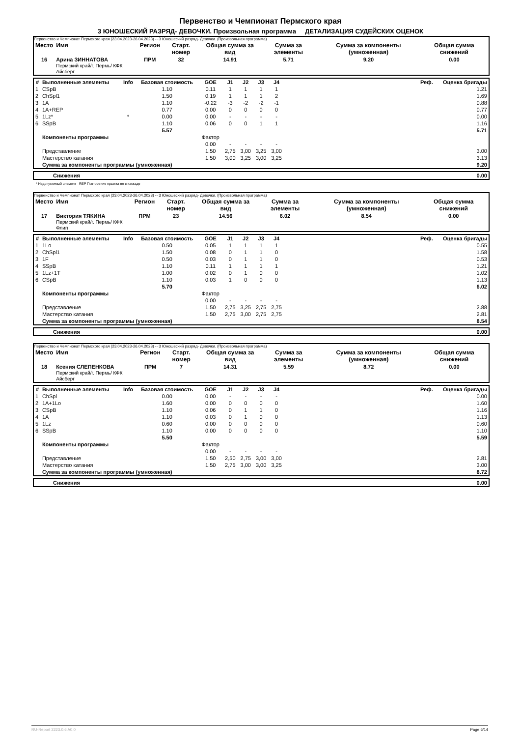Первенство и Чемпионат Пермского края
3 ЮНОШЕСКИЙ РАЗРЯД- ДЕВОЧКИ. Произвольная программа ДЕТАЛИЗАЦИЯ СУДЕЙСКИХ ОЦЕНОК
Первенство и Чемпионат Пермского края (23.04.2023-26.04.2023) -- 3 Юношеский разряд- Девочки. (Произвольная программа)
| Место | Имя | Регион | Старт. номер | Общая сумма за вид | Сумма за элементы | Сумма за компоненты (умноженная) | Общая сумма снижений |
| --- | --- | --- | --- | --- | --- | --- | --- |
| 16 | Арина ЗИННАТОВА Пермский край/г. Пермь/ КФК Айсберг | ПРМ | 32 | 14.91 | 5.71 | 9.20 | 0.00 |
| # | Выполненные элементы | Info | Базовая стоимость | GOE | J1 | J2 | J3 | J4 | Реф. | Оценка бригады |
| --- | --- | --- | --- | --- | --- | --- | --- | --- | --- | --- |
| 1 | CSpB | | 1.10 | 0.11 | 1 | 1 | 1 | 1 | | 1.21 |
| 2 | ChSpl1 | | 1.50 | 0.19 | 1 | 1 | 1 | 2 | | 1.69 |
| 3 | 1A | | 1.10 | -0.22 | -3 | -2 | -2 | -1 | | 0.88 |
| 4 | 1A+REP | | 0.77 | 0.00 | 0 | 0 | 0 | 0 | | 0.77 |
| 5 | 1Lz* | * | 0.00 | 0.00 | - | - | - | - | | 0.00 |
| 6 | SSpB | | 1.10 | 0.06 | 0 | 0 | 1 | 1 | | 1.16 |
| | | | 5.57 | | | | | | | 5.71 |
| | Компоненты программы | | | Фактор | | | | | | |
| | | | | 0.00 | - | - | - | - | | |
| | Представление | | | 1.50 | 2,75 | 3,00 | 3,25 | 3,00 | | 3.00 |
| | Мастерство катания | | | 1.50 | 3,00 | 3,25 | 3,00 | 3,25 | | 3.13 |
| | Сумма за компоненты программы (умноженная) | | | | | | | | | 9.20 |
| | Снижения | 0.00 |
* Недопустимый элемент REP Повторение прыжка не в каскаде
Первенство и Чемпионат Пермского края (23.04.2023-26.04.2023) -- 3 Юношеский разряд- Девочки. (Произвольная программа)
| Место | Имя | Регион | Старт. номер | Общая сумма за вид | Сумма за элементы | Сумма за компоненты (умноженная) | Общая сумма снижений |
| --- | --- | --- | --- | --- | --- | --- | --- |
| 17 | Виктория ТЯКИНА Пермский край/г. Пермь/ КФК Флип | ПРМ | 23 | 14.56 | 6.02 | 8.54 | 0.00 |
| # | Выполненные элементы | Info | Базовая стоимость | GOE | J1 | J2 | J3 | J4 | Реф. | Оценка бригады |
| --- | --- | --- | --- | --- | --- | --- | --- | --- | --- | --- |
| 1 | 1Lo | | 0.50 | 0.05 | 1 | 1 | 1 | 1 | | 0.55 |
| 2 | ChSpl1 | | 1.50 | 0.08 | 0 | 1 | 1 | 0 | | 1.58 |
| 3 | 1F | | 0.50 | 0.03 | 0 | 1 | 1 | 0 | | 0.53 |
| 4 | SSpB | | 1.10 | 0.11 | 1 | 1 | 1 | 1 | | 1.21 |
| 5 | 1Lz+1T | | 1.00 | 0.02 | 0 | 1 | 0 | 0 | | 1.02 |
| 6 | CSpB | | 1.10 | 0.03 | 1 | 0 | 0 | 0 | | 1.13 |
| | | | 5.70 | | | | | | | 6.02 |
| | Компоненты программы | | | Фактор | | | | | | |
| | | | | 0.00 | - | - | - | - | | |
| | Представление | | | 1.50 | 2,75 | 3,25 | 2,75 | 2,75 | | 2.88 |
| | Мастерство катания | | | 1.50 | 2,75 | 3,00 | 2,75 | 2,75 | | 2.81 |
| | Сумма за компоненты программы (умноженная) | | | | | | | | | 8.54 |
| | Снижения | 0.00 |
Первенство и Чемпионат Пермского края (23.04.2023-26.04.2023) -- 3 Юношеский разряд- Девочки. (Произвольная программа)
| Место | Имя | Регион | Старт. номер | Общая сумма за вид | Сумма за элементы | Сумма за компоненты (умноженная) | Общая сумма снижений |
| --- | --- | --- | --- | --- | --- | --- | --- |
| 18 | Ксения СЛЕПЕНКОВА Пермский край/г. Пермь/ КФК Айсберг | ПРМ | 7 | 14.31 | 5.59 | 8.72 | 0.00 |
| # | Выполненные элементы | Info | Базовая стоимость | GOE | J1 | J2 | J3 | J4 | Реф. | Оценка бригады |
| --- | --- | --- | --- | --- | --- | --- | --- | --- | --- | --- |
| 1 | ChSpl | | 0.00 | 0.00 | - | - | - | - | | 0.00 |
| 2 | 1A+1Lo | | 1.60 | 0.00 | 0 | 0 | 0 | 0 | | 1.60 |
| 3 | CSpB | | 1.10 | 0.06 | 0 | 1 | 1 | 0 | | 1.16 |
| 4 | 1A | | 1.10 | 0.03 | 0 | 1 | 0 | 0 | | 1.13 |
| 5 | 1Lz | | 0.60 | 0.00 | 0 | 0 | 0 | 0 | | 0.60 |
| 6 | SSpB | | 1.10 | 0.00 | 0 | 0 | 0 | 0 | | 1.10 |
| | | | 5.50 | | | | | | | 5.59 |
| | Компоненты программы | | | Фактор | | | | | | |
| | | | | 0.00 | - | - | - | - | | |
| | Представление | | | 1.50 | 2,50 | 2,75 | 3,00 | 3,00 | | 2.81 |
| | Мастерство катания | | | 1.50 | 2,75 | 3,00 | 3,00 | 3,25 | | 3.00 |
| | Сумма за компоненты программы (умноженная) | | | | | | | | | 8.72 |
| | Снижения | 0.00 |
RU-Report 2223.0.6 A0.0 Page 6/14